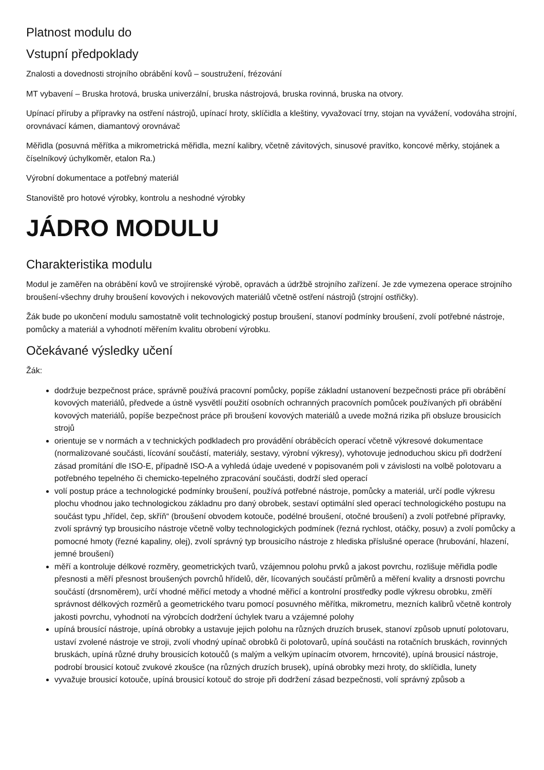Platnost modulu do
Vstupní předpoklady
Znalosti a dovednosti strojního obrábění kovů – soustružení, frézování
MT vybavení – Bruska hrotová, bruska univerzální, bruska nástrojová, bruska rovinná, bruska na otvory.
Upínací příruby a přípravky na ostření nástrojů, upínací hroty, sklíčidla a kleštiny, vyvažovací trny, stojan na vyvážení, vodováha strojní, orovnávací kámen, diamantový orovnávač
Měřidla (posuvná měřítka a mikrometrická měřidla, mezní kalibry, včetně závitových, sinusové pravítko, koncové měrky, stojánek a číselníkový úchylkoměr, etalon Ra.)
Výrobní dokumentace a potřebný materiál
Stanoviště pro hotové výrobky, kontrolu a neshodné výrobky
JÁDRO MODULU
Charakteristika modulu
Modul je zaměřen na obrábění kovů ve strojírenské výrobě, opravách a údržbě strojního zařízení. Je zde vymezena operace strojního broušení-všechny druhy broušení kovových i nekovových materiálů včetně ostření nástrojů (strojní ostřičky).
Žák bude po ukončení modulu samostatně volit technologický postup broušení, stanoví podmínky broušení, zvolí potřebné nástroje, pomůcky a materiál a vyhodnotí měřením kvalitu obrobení výrobku.
Očekávané výsledky učení
Žák:
dodržuje bezpečnost práce, správně používá pracovní pomůcky, popíše základní ustanovení bezpečnosti práce při obrábění kovových materiálů, předvede a ústně vysvětlí použití osobních ochranných pracovních pomůcek používaných při obrábění kovových materiálů, popíše bezpečnost práce při broušení kovových materiálů a uvede možná rizika při obsluze brousicích strojů
orientuje se v normách a v technických podkladech pro provádění obráběcích operací včetně výkresové dokumentace (normalizované součásti, lícování součástí, materiály, sestavy, výrobní výkresy), vyhotovuje jednoduchou skicu při dodržení zásad promítání dle ISO-E, případně ISO-A a vyhledá údaje uvedené v popisovaném poli v závislosti na volbě polotovaru a potřebného tepelného či chemicko-tepelného zpracování součásti, dodrží sled operací
volí postup práce a technologické podmínky broušení, používá potřebné nástroje, pomůcky a materiál, určí podle výkresu plochu vhodnou jako technologickou základnu pro daný obrobek, sestaví optimální sled operací technologického postupu na součást typu „hřídel, čep, skříň“ (broušení obvodem kotouče, podélné broušení, otočné broušení) a zvolí potřebné přípravky, zvolí správný typ brousicího nástroje včetně volby technologických podmínek (řezná rychlost, otáčky, posuv) a zvolí pomůcky a pomocné hmoty (řezné kapaliny, olej), zvolí správný typ brousicího nástroje z hlediska příslušné operace (hrubování, hlazení, jemné broušení)
měří a kontroluje délkové rozměry, geometrických tvarů, vzájemnou polohu prvků a jakost povrchu, rozlišuje měřidla podle přesnosti a měří přesnost broušených povrchů hřídelů, děr, lícovaných součástí průměrů a měření kvality a drsnosti povrchu součástí (drsnoměrem), určí vhodné měřicí metody a vhodné měřicí a kontrolní prostředky podle výkresu obrobku, změří správnost délkových rozměrů a geometrického tvaru pomocí posuvného měřítka, mikrometru, mezních kalibrů včetně kontroly jakosti povrchu, vyhodnotí na výrobcích dodržení úchylek tvaru a vzájemné polohy
upíná brousící nástroje, upíná obrobky a ustavuje jejich polohu na různých druzích brusek, stanoví způsob upnutí polotovaru, ustaví zvolené nástroje ve stroji, zvolí vhodný upínač obrobků či polotovarů, upíná součásti na rotačních bruskách, rovinných bruskách, upíná různé druhy brousicích kotoučů (s malým a velkým upínacím otvorem, hrncovité), upíná brousicí nástroje, podrobí brousicí kotouč zvukové zkoušce (na různých druzích brusek), upíná obrobky mezi hroty, do sklíčidla, lunety
vyvažuje brousicí kotouče, upíná brousicí kotouč do stroje při dodržení zásad bezpečnosti, volí správný způsob a